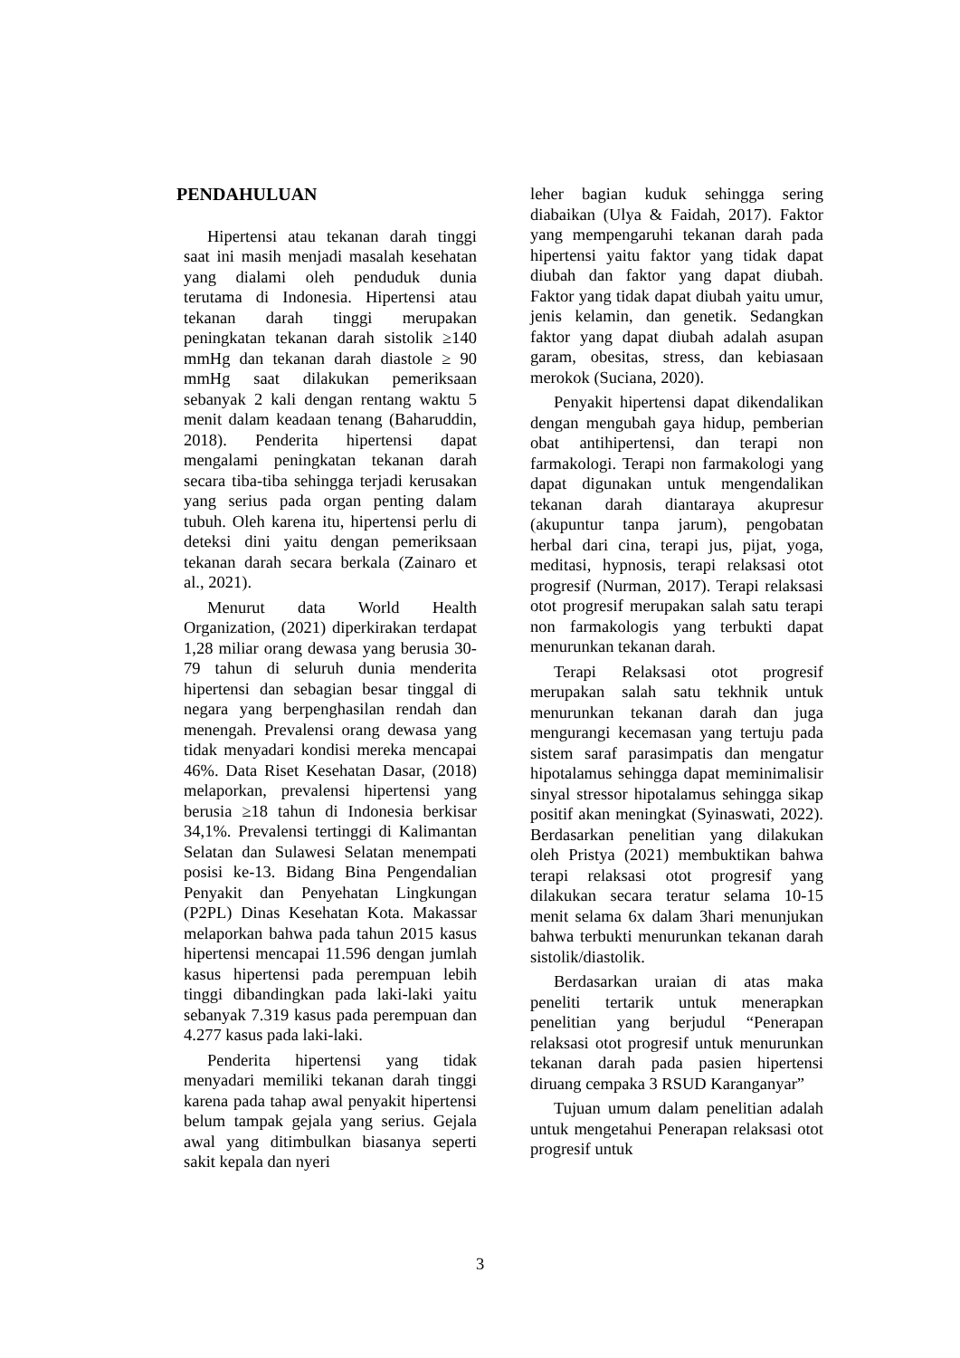PENDAHULUAN
Hipertensi atau tekanan darah tinggi saat ini masih menjadi masalah kesehatan yang dialami oleh penduduk dunia terutama di Indonesia. Hipertensi atau tekanan darah tinggi merupakan peningkatan tekanan darah sistolik ≥140 mmHg dan tekanan darah diastole ≥ 90 mmHg saat dilakukan pemeriksaan sebanyak 2 kali dengan rentang waktu 5 menit dalam keadaan tenang (Baharuddin, 2018). Penderita hipertensi dapat mengalami peningkatan tekanan darah secara tiba-tiba sehingga terjadi kerusakan yang serius pada organ penting dalam tubuh. Oleh karena itu, hipertensi perlu di deteksi dini yaitu dengan pemeriksaan tekanan darah secara berkala (Zainaro et al., 2021).
Menurut data World Health Organization, (2021) diperkirakan terdapat 1,28 miliar orang dewasa yang berusia 30-79 tahun di seluruh dunia menderita hipertensi dan sebagian besar tinggal di negara yang berpenghasilan rendah dan menengah. Prevalensi orang dewasa yang tidak menyadari kondisi mereka mencapai 46%. Data Riset Kesehatan Dasar, (2018) melaporkan, prevalensi hipertensi yang berusia ≥18 tahun di Indonesia berkisar 34,1%. Prevalensi tertinggi di Kalimantan Selatan dan Sulawesi Selatan menempati posisi ke-13. Bidang Bina Pengendalian Penyakit dan Penyehatan Lingkungan (P2PL) Dinas Kesehatan Kota. Makassar melaporkan bahwa pada tahun 2015 kasus hipertensi mencapai 11.596 dengan jumlah kasus hipertensi pada perempuan lebih tinggi dibandingkan pada laki-laki yaitu sebanyak 7.319 kasus pada perempuan dan 4.277 kasus pada laki-laki.
Penderita hipertensi yang tidak menyadari memiliki tekanan darah tinggi karena pada tahap awal penyakit hipertensi belum tampak gejala yang serius. Gejala awal yang ditimbulkan biasanya seperti sakit kepala dan nyeri
leher bagian kuduk sehingga sering diabaikan (Ulya & Faidah, 2017). Faktor yang mempengaruhi tekanan darah pada hipertensi yaitu faktor yang tidak dapat diubah dan faktor yang dapat diubah. Faktor yang tidak dapat diubah yaitu umur, jenis kelamin, dan genetik. Sedangkan faktor yang dapat diubah adalah asupan garam, obesitas, stress, dan kebiasaan merokok (Suciana, 2020).
Penyakit hipertensi dapat dikendalikan dengan mengubah gaya hidup, pemberian obat antihipertensi, dan terapi non farmakologi. Terapi non farmakologi yang dapat digunakan untuk mengendalikan tekanan darah diantaraya akupresur (akupuntur tanpa jarum), pengobatan herbal dari cina, terapi jus, pijat, yoga, meditasi, hypnosis, terapi relaksasi otot progresif (Nurman, 2017). Terapi relaksasi otot progresif merupakan salah satu terapi non farmakologis yang terbukti dapat menurunkan tekanan darah.
Terapi Relaksasi otot progresif merupakan salah satu tekhnik untuk menurunkan tekanan darah dan juga mengurangi kecemasan yang tertuju pada sistem saraf parasimpatis dan mengatur hipotalamus sehingga dapat meminimalisir sinyal stressor hipotalamus sehingga sikap positif akan meningkat (Syinaswati, 2022). Berdasarkan penelitian yang dilakukan oleh Pristya (2021) membuktikan bahwa terapi relaksasi otot progresif yang dilakukan secara teratur selama 10-15 menit selama 6x dalam 3hari menunjukan bahwa terbukti menurunkan tekanan darah sistolik/diastolik.
Berdasarkan uraian di atas maka peneliti tertarik untuk menerapkan penelitian yang berjudul “Penerapan relaksasi otot progresif untuk menurunkan tekanan darah pada pasien hipertensi diruang cempaka 3 RSUD Karanganyar”
Tujuan umum dalam penelitian adalah untuk mengetahui Penerapan relaksasi otot progresif untuk
3